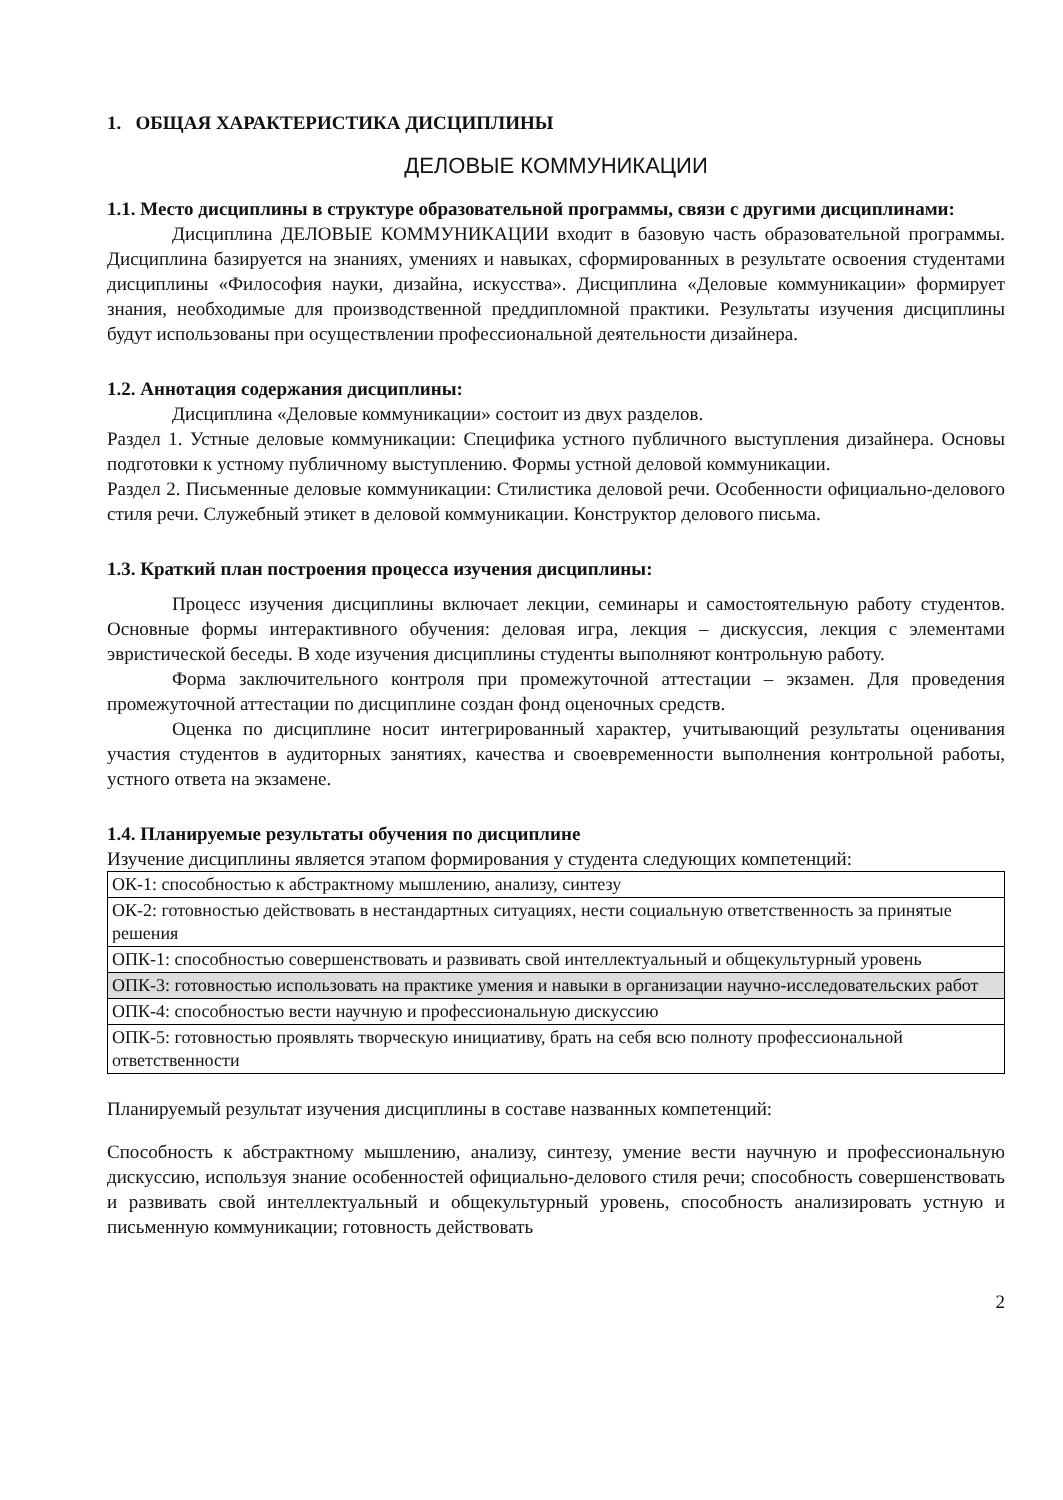1. ОБЩАЯ ХАРАКТЕРИСТИКА ДИСЦИПЛИНЫ
ДЕЛОВЫЕ КОММУНИКАЦИИ
1.1. Место дисциплины в структуре образовательной программы, связи с другими дисциплинами:
Дисциплина ДЕЛОВЫЕ КОММУНИКАЦИИ входит в базовую часть образовательной программы. Дисциплина базируется на знаниях, умениях и навыках, сформированных в результате освоения студентами дисциплины «Философия науки, дизайна, искусства». Дисциплина «Деловые коммуникации» формирует знания, необходимые для производственной преддипломной практики. Результаты изучения дисциплины будут использованы при осуществлении профессиональной деятельности дизайнера.
1.2. Аннотация содержания дисциплины:
Дисциплина «Деловые коммуникации» состоит из двух разделов.
Раздел 1. Устные деловые коммуникации: Специфика устного публичного выступления дизайнера. Основы подготовки к устному публичному выступлению. Формы устной деловой коммуникации.
Раздел 2. Письменные деловые коммуникации: Стилистика деловой речи. Особенности официально-делового стиля речи. Служебный этикет в деловой коммуникации. Конструктор делового письма.
1.3. Краткий план построения процесса изучения дисциплины:
Процесс изучения дисциплины включает лекции, семинары и самостоятельную работу студентов. Основные формы интерактивного обучения: деловая игра, лекция – дискуссия, лекция с элементами эвристической беседы. В ходе изучения дисциплины студенты выполняют контрольную работу.
Форма заключительного контроля при промежуточной аттестации – экзамен. Для проведения промежуточной аттестации по дисциплине создан фонд оценочных средств.
Оценка по дисциплине носит интегрированный характер, учитывающий результаты оценивания участия студентов в аудиторных занятиях, качества и своевременности выполнения контрольной работы, устного ответа на экзамене.
1.4. Планируемые результаты обучения по дисциплине
Изучение дисциплины является этапом формирования у студента следующих компетенций:
| ОК-1: способностью к абстрактному мышлению, анализу, синтезу |
| ОК-2: готовностью действовать в нестандартных ситуациях, нести социальную ответственность за принятые решения |
| ОПК-1: способностью совершенствовать и развивать свой интеллектуальный и общекультурный уровень |
| ОПК-3: готовностью использовать на практике умения и навыки в организации научно-исследовательских работ |
| ОПК-4: способностью вести научную и профессиональную дискуссию |
| ОПК-5: готовностью проявлять творческую инициативу, брать на себя всю полноту профессиональной ответственности |
Планируемый результат изучения дисциплины в составе названных компетенций:
Способность к абстрактному мышлению, анализу, синтезу, умение вести научную и профессиональную дискуссию, используя знание особенностей официально-делового стиля речи; способность совершенствовать и развивать свой интеллектуальный и общекультурный уровень, способность анализировать устную и письменную коммуникации; готовность действовать
2